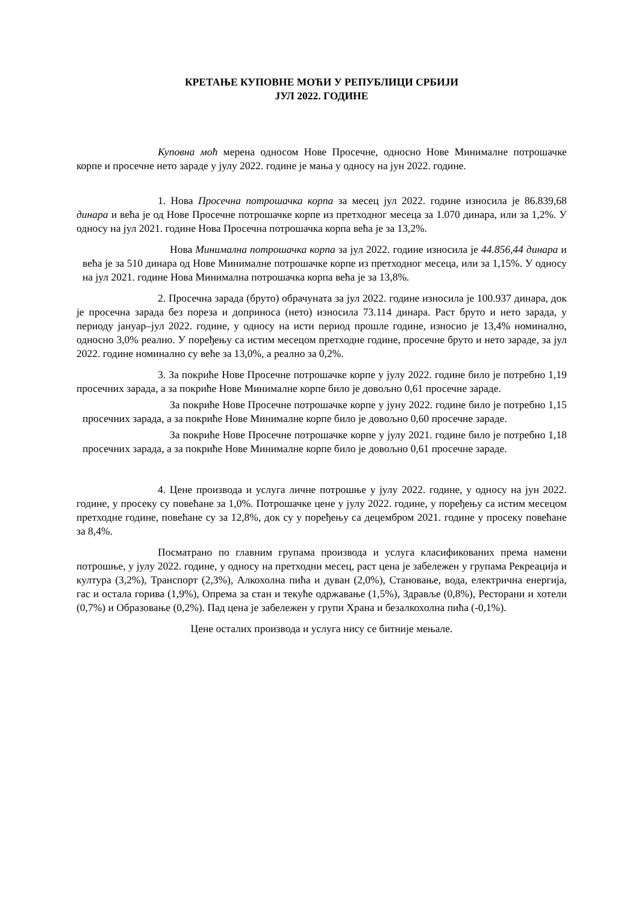КРЕТАЊЕ КУПОВНЕ МОЋИ У РЕПУБЛИЦИ СРБИЈИ
ЈУЛ 2022. ГОДИНЕ
Куповна моћ мерена односом Нове Просечне, односно Нове Минималне потрошачке корпе и просечне нето зараде у јулу 2022. године је мања у односу на јун 2022. године.
1. Нова Просечна потрошачка корпа за месец јул 2022. године износила је 86.839,68 динара и већа је од Нове Просечне потрошачке корпе из претходног месеца за 1.070 динара, или за 1,2%. У односу на јул 2021. године Нова Просечна потрошачка корпа већа је за 13,2%.
Нова Минимална потрошачка корпа за јул 2022. године износила је 44.856,44 динара и већа је за 510 динара од Нове Минималне потрошачке корпе из претходног месеца, или за 1,15%. У односу на јул 2021. године Нова Минимална потрошачка корпа већа је за 13,8%.
2. Просечна зарада (бруто) обрачуната за јул 2022. године износила је 100.937 динара, док је просечна зарада без пореза и доприноса (нето) износила 73.114 динара. Раст бруто и нето зарада, у периоду јануар–јул 2022. године, у односу на исти период прошле године, износио је 13,4% номинално, односно 3,0% реално. У поређењу са истим месецом претходне године, просечне бруто и нето зараде, за јул 2022. године номинално су веће за 13,0%, а реално за 0,2%.
3. За покриће Нове Просечне потрошачке корпе у јулу 2022. године било је потребно 1,19 просечних зарада, а за покриће Нове Минималне корпе било је довољно 0,61 просечне зараде.
За покриће Нове Просечне потрошачке корпе у јуну 2022. године било је потребно 1,15 просечних зарада, а за покриће Нове Минималне корпе било је довољно 0,60 просечне зараде.
За покриће Нове Просечне потрошачке корпе у јулу 2021. године било је потребно 1,18 просечних зарада, а за покриће Нове Минималне корпе било је довољно 0,61 просечне зараде.
4. Цене производа и услуга личне потрошње у јулу 2022. године, у односу на јун 2022. године, у просеку су повећане за 1,0%. Потрошачке цене у јулу 2022. године, у поређењу са истим месецом претходне године, повећане су за 12,8%, док су у поређењу са децембром 2021. године у просеку повећане за 8,4%.
Посматрано по главним групама производа и услуга класификованих према намени потрошње, у јулу 2022. године, у односу на претходни месец, раст цена је забележен у групама Рекреација и култура (3,2%), Транспорт (2,3%), Алкохолна пића и дуван (2,0%), Становање, вода, електрична енергија, гас и остала горива (1,9%), Опрема за стан и текуће одржавање (1,5%), Здравље (0,8%), Ресторани и хотели (0,7%) и Образовање (0,2%). Пад цена је забележен у групи Храна и безалкохолна пића (-0,1%).
Цене осталих производа и услуга нису се битније мењале.